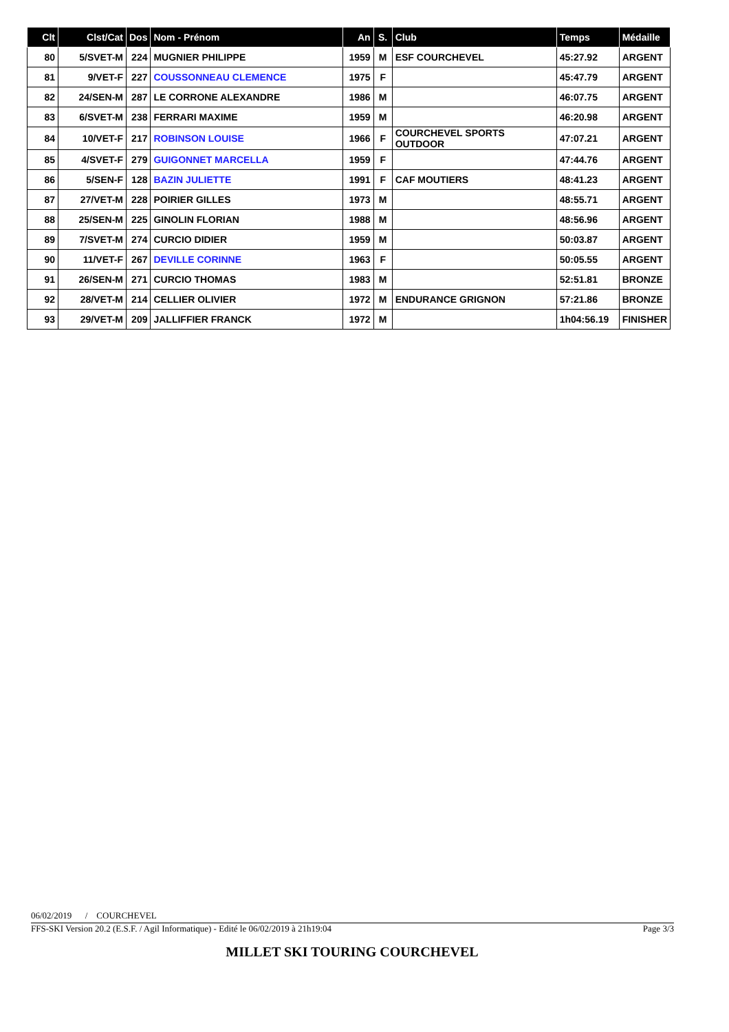| Clt | Clst/Cat | Dos | Nom - Prénom | An | S. | Club | Temps | Médaille |
| --- | --- | --- | --- | --- | --- | --- | --- | --- |
| 80 | 5/SVET-M | 224 | MUGNIER PHILIPPE | 1959 | M | ESF COURCHEVEL | 45:27.92 | ARGENT |
| 81 | 9/VET-F | 227 | COUSSONNEAU CLEMENCE | 1975 | F | | 45:47.79 | ARGENT |
| 82 | 24/SEN-M | 287 | LE CORRONE ALEXANDRE | 1986 | M | | 46:07.75 | ARGENT |
| 83 | 6/SVET-M | 238 | FERRARI MAXIME | 1959 | M | | 46:20.98 | ARGENT |
| 84 | 10/VET-F | 217 | ROBINSON LOUISE | 1966 | F | COURCHEVEL SPORTS OUTDOOR | 47:07.21 | ARGENT |
| 85 | 4/SVET-F | 279 | GUIGONNET MARCELLA | 1959 | F | | 47:44.76 | ARGENT |
| 86 | 5/SEN-F | 128 | BAZIN JULIETTE | 1991 | F | CAF MOUTIERS | 48:41.23 | ARGENT |
| 87 | 27/VET-M | 228 | POIRIER GILLES | 1973 | M | | 48:55.71 | ARGENT |
| 88 | 25/SEN-M | 225 | GINOLIN FLORIAN | 1988 | M | | 48:56.96 | ARGENT |
| 89 | 7/SVET-M | 274 | CURCIO DIDIER | 1959 | M | | 50:03.87 | ARGENT |
| 90 | 11/VET-F | 267 | DEVILLE CORINNE | 1963 | F | | 50:05.55 | ARGENT |
| 91 | 26/SEN-M | 271 | CURCIO THOMAS | 1983 | M | | 52:51.81 | BRONZE |
| 92 | 28/VET-M | 214 | CELLIER OLIVIER | 1972 | M | ENDURANCE GRIGNON | 57:21.86 | BRONZE |
| 93 | 29/VET-M | 209 | JALLIFFIER FRANCK | 1972 | M | | 1h04:56.19 | FINISHER |
06/02/2019 / COURCHEVEL
FFS-SKI Version 20.2 (E.S.F. / Agil Informatique) - Edité le 06/02/2019 à 21h19:04 Page 3/3
MILLET SKI TOURING COURCHEVEL